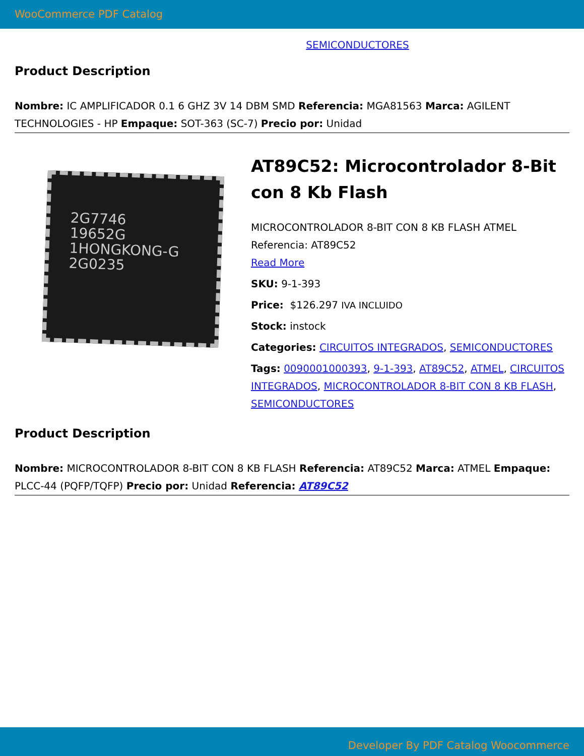WooCommerce PDF Catalog
SEMICONDUCTORES
Product Description
Nombre: IC AMPLIFICADOR 0.1 6 GHZ 3V 14 DBM SMD Referencia: MGA81563 Marca: AGILENT TECHNOLOGIES - HP Empaque: SOT-363 (SC-7) Precio por: Unidad
2G7746
19652G
1HONGKONG-G
2G0235
AT89C52: Microcontrolador 8-Bit con 8 Kb Flash
MICROCONTROLADOR 8-BIT CON 8 KB FLASH ATMEL Referencia: AT89C52
Read More
SKU: 9-1-393
Price: $126.297 IVA INCLUIDO
Stock: instock
Categories: CIRCUITOS INTEGRADOS, SEMICONDUCTORES
Tags: 0090001000393, 9-1-393, AT89C52, ATMEL, CIRCUITOS INTEGRADOS, MICROCONTROLADOR 8-BIT CON 8 KB FLASH, SEMICONDUCTORES
Product Description
Nombre: MICROCONTROLADOR 8-BIT CON 8 KB FLASH Referencia: AT89C52 Marca: ATMEL Empaque: PLCC-44 (PQFP/TQFP) Precio por: Unidad Referencia: AT89C52
Developer By PDF Catalog Woocommerce